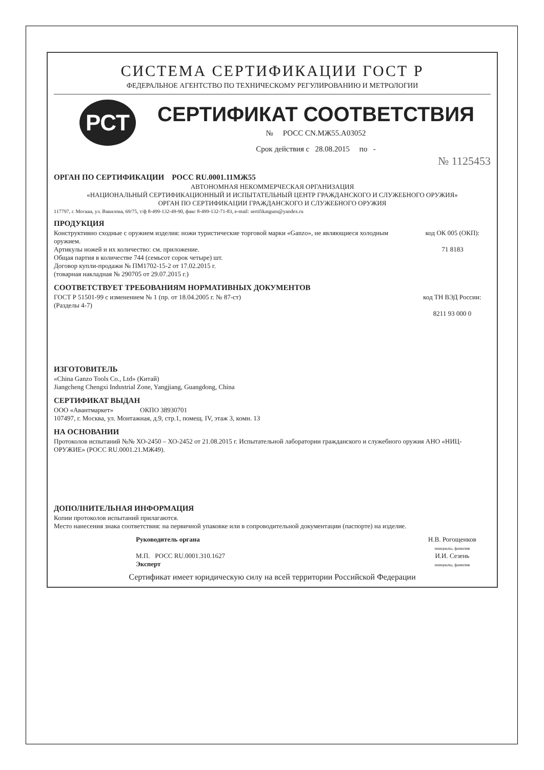СИСТЕМА СЕРТИФИКАЦИИ ГОСТ Р
ФЕДЕРАЛЬНОЕ АГЕНТСТВО ПО ТЕХНИЧЕСКОМУ РЕГУЛИРОВАНИЮ И МЕТРОЛОГИИ
РСТ
СЕРТИФИКАТ СООТВЕТСТВИЯ
№ РОСС CN.МЖ55.А03052
Срок действия с 28.08.2015 по -
№ 1125453
ОРГАН ПО СЕРТИФИКАЦИИ РОСС RU.0001.11МЖ55
АВТОНОМНАЯ НЕКОММЕРЧЕСКАЯ ОРГАНИЗАЦИЯ
«НАЦИОНАЛЬНЫЙ СЕРТИФИКАЦИОННЫЙ И ИСПЫТАТЕЛЬНЫЙ ЦЕНТР ГРАЖДАНСКОГО И СЛУЖЕБНОГО ОРУЖИЯ»
ОРГАН ПО СЕРТИФИКАЦИИ ГРАЖДАНСКОГО И СЛУЖЕБНОГО ОРУЖИЯ
117797, г. Москва, ул. Вавилова, 69/75, т/ф 8-499-132-49-90, факс 8-499-132-71-83, e-mail: sertifikatguns@yandex.ru
ПРОДУКЦИЯ
Конструктивно сходные с оружием изделия: ножи туристические торговой марки «Ganzo», не являющиеся холодным оружием.
Артикулы ножей и их количество: см. приложение.
Общая партия в количестве 744 (семьсот сорок четыре) шт.
Договор купли-продажи № ПМ1702-15-2 от 17.02.2015 г.
(товарная накладная № 290705 от 29.07.2015 г.)
код ОК 005 (ОКП):
71 8183
СООТВЕТСТВУЕТ ТРЕБОВАНИЯМ НОРМАТИВНЫХ ДОКУМЕНТОВ
ГОСТ Р 51501-99 с изменением № 1 (пр. от 18.04.2005 г. № 87-ст)
(Разделы 4-7)
код ТН ВЭД России:
8211 93 000 0
ИЗГОТОВИТЕЛЬ
«China Ganzo Tools Co., Ltd» (Китай)
Jiangcheng Chengxi Industrial Zone, Yangjiang, Guangdong, China
СЕРТИФИКАТ ВЫДАН
ООО «Авантмаркет» ОКПО 38930701
107497, г. Москва, ул. Монтажная, д.9, стр.1, помещ. IV, этаж 3, комн. 13
НА ОСНОВАНИИ
Протоколов испытаний №№ ХО-2450 – ХО-2452 от 21.08.2015 г. Испытательной лаборатории гражданского и служебного оружия АНО «НИЦ-ОРУЖИЕ» (РОСС RU.0001.21.МЖ49).
ДОПОЛНИТЕЛЬНАЯ ИНФОРМАЦИЯ
Копии протоколов испытаний прилагаются.
Место нанесения знака соответствия: на первичной упаковке или в сопроводительной документации (паспорте) на изделие.
Руководитель органа
М.П. РОСС RU.0001.310.1627
Эксперт
Н.В. Рогощенков
инициалы, фамилия
И.И. Сезень
инициалы, фамилия
Сертификат имеет юридическую силу на всей территории Российской Федерации